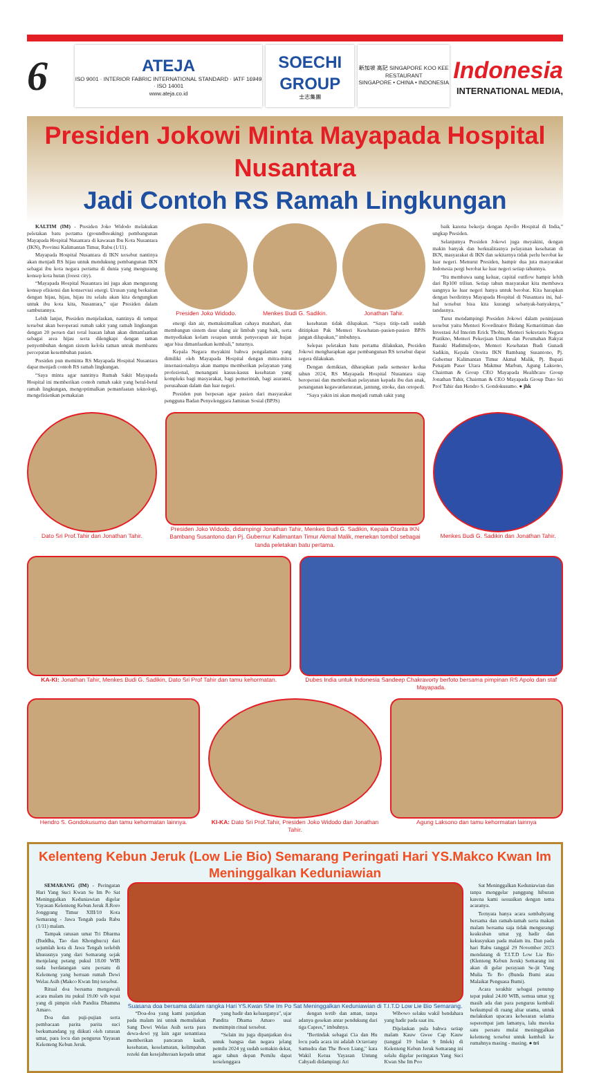6
ATEJA
ISO 9001 · INTERIOR FABRIC INTERNATIONAL STANDARD · IATF 16949 · ISO 14001
www.ateja.co.id
SOECHI GROUP
士志集團
新加坡 高記 SINGAPORE KOO KEE RESTAURANT
SINGAPORE • CHINA • INDONESIA
Indonesia
INTERNATIONAL MEDIA,
Presiden Jokowi Minta Mayapada Hospital Nusantara
Jadi Contoh RS Ramah Lingkungan
KALTIM (IM) - Presiden Joko Widodo melakukan peletakan batu pertama (groundbreaking) pembangunan Mayapada Hospital Nusantara di kawasan Ibu Kota Nusantara (IKN), Provinsi Kalimantan Timur, Rabu (1/11).
Mayapada Hospital Nusantara di IKN tersebut nantinya akan menjadi RS hijau untuk mendukung pembangunan IKN sebagai ibu kota negara pertama di dunia yang mengusung konsep kota hutan (forest city).
“Mayapada Hospital Nusantara ini juga akan mengusung konsep efisiensi dan konservasi energi. Urusan yang berkaitan dengan hijau, hijau, hijau itu selalu akan kita dengungkan untuk ibu kota kita, Nusantara,” ujar Presiden dalam sambutannya.
Lebih lanjut, Presiden menjelaskan, nantinya di tempat tersebut akan beroperasi rumah sakit yang ramah lingkungan dengan 20 persen dari total luasan lahan akan dimanfaatkan sebagai area hijau serta dilengkapi dengan taman penyembuhan dengan sistem kelola taman untuk membantu percepatan kesembuhan pasien.
Presiden pun meminta RS Mayapada Hospital Nusantara dapat menjadi contoh RS ramah lingkungan.
“Saya minta agar nantinya Rumah Sakit Mayapada Hospital ini memberikan contoh rumah sakit yang betul-betul ramah lingkungan, mengoptimalkan pemanfaatan teknologi, mengefisienkan pemakaian
Presiden Joko Widodo. Menkes Budi G. Sadikin. Jonathan Tahir.
energi dan air, memaksimalkan cahaya matahari, dan membangun sistem daur ulang air limbah yang baik, serta menyediakan kolam resapan untuk penyerapan air hujan agar bisa dimanfaatkan kembali,” tuturnya.
Kepala Negara meyakini bahwa pengalaman yang dimiliki oleh Mayapada Hospital dengan mitra-mitra internasionalnya akan mampu memberikan pelayanan yang profesional, menangani kasus-kasus kesehatan yang kompleks bagi masyarakat, bagi pemerintah, bagi asuransi, perusahaan dalam dan luar negeri.
Presiden pun berpesan agar pasien dari masyarakat pengguna Badan Penyelenggara Jaminan Sosial (BPJS)
kesehatan tidak dilupakan. “Saya titip–tadi sudah dititipkan Pak Menteri Kesehatan–pasien-pasien BPJS jangan dilupakan,” imbuhnya.
Selepas peletakan batu pertama dilakukan, Presiden Jokowi mengharapkan agar pembangunan RS tersebut dapat segera dilakukan.
Dengan demikian, diharapkan pada semester kedua tahun 2024, RS Mayapada Hospital Nusantara siap beroperasi dan memberikan pelayanan kepada ibu dan anak, penanganan kegawatdaruratan, jantung, stroke, dan ortopedi.
“Saya yakin ini akan menjadi rumah sakit yang
baik karena bekerja dengan Apollo Hospital di India,” ungkap Presiden.
Selanjutnya Presiden Jokowi juga meyakini, dengan makin banyak dan berkualitasnya pelayanan kesehatan di IKN, masyarakat di IKN dan sekitarnya tidak perlu berobat ke luar negeri. Menurut Presiden, hampir dua juta masyarakat Indonesia pergi berobat ke luar negeri setiap tahunnya.
“Itu membawa uang keluar, capital outflow hampir lebih dari Rp100 triliun. Setiap tahun masyarakat kita membawa uangnya ke luar negeri hanya untuk berobat. Kita harapkan dengan berdirinya Mayapada Hospital di Nusantara ini, hal-hal tersebut bisa kita kurangi sebanyak-banyaknya,” tandasnya.
Turut mendampingi Presiden Jokowi dalam peninjauan tersebut yaitu Menteri Koordinator Bidang Kemaritiman dan Investasi Ad Interim Erick Thohir, Menteri Sekretaris Negara Pratikno, Menteri Pekerjaan Umum dan Perumahan Rakyat Basuki Hadimuljono, Menteri Kesehatan Budi Gunadi Sadikin, Kepala Otorita IKN Bambang Susantono, Pj. Gubernur Kalimantan Timur Akmal Malik, Pj. Bupati Penajam Paser Utara Makmur Marbun, Agung Laksono, Chairman & Group CEO Mayapada Healthcare Group Jonathan Tahir, Chairman & CEO Mayapada Group Dato Sri Prof Tahir dan Hendro S. Gondokusumo. ● jhk
Dato Sri Prof.Tahir dan Jonathan Tahir.
Presiden Joko Widodo, didampingi Jonathan Tahir, Menkes Budi G. Sadikin, Kepala Otorita IKN Bambang Susantono dan Pj. Gubernur Kalimantan Timur Akmal Malik, menekan tombol sebagai tanda peletakan batu pertama.
Menkes Budi G. Sadikin dan Jonathan Tahir.
KA-KI: Jonathan Tahir, Menkes Budi G. Sadikin, Dato Sri Prof Tahir dan tamu kehormatan.
Dubes India untuk Indonesia Sandeep Chakravorty berfoto bersama pimpinan RS Apolo dan staf Mayapada.
Hendro S. Gondokusumo dan tamu kehormatan lainnya.
KI-KA: Dato Sri Prof.Tahir, Presiden Joko Widodo dan Jonathan Tahir.
Agung Laksono dan tamu kehormatan lainnya
Kelenteng Kebun Jeruk (Low Lie Bio) Semarang Peringati Hari YS.Makco Kwan Im Meninggalkan Keduniawian
SEMARANG (IM) - Peringatan Hari Yang Suci Kwan Se Im Po Sat Meninggalkan Keduniawian digelar Yayasan Kelenteng Kebun Jeruk Jl.Roro Jonggrang Timur XIII/10 Kota Semarang - Jawa Tengah pada Rabu (1/11) malam.
Tampak ratusan umat Tri Dharma (Buddha, Tao dan Khonghucu) dari sejumlah kota di Jawa Tengah terlebih khususnya yang dari Semarang sejak menjelang petang pukul 18.00 WIB suda berdatangan satu persatu di Kelenteng yang bertuan rumah Dewi Welas Asih (Makco Kwan Im) tersebut.
Ritual doa bersama mengawali acara malam itu pukul 19.00 wib tepat yang di pimpin oleh Pandita Dhamma Amaro.
Doa dan puji-pujian serta pembacaan parita parita suci berkumandang yg diikuti oleh ratusan umat, para locu dan pengurus Yayasan Kelenteng Kebun Jeruk.
Suasana doa bersama dalam rangka Hari YS.Kwan She Im Po Sat Meninggalkan Keduniawian di T.I.T.D Low Lie Bio Semarang.
“Doa-doa yang kami panjatkan pada malam ini untuk memuliakan Sang Dewi Welas Asih serta para dewa-dewi yg lain agar senantiasa memberikan pancaran kasih, kesehatan, keselamatan, kelimpahan rezeki dan kesejahteraan kepada umat
yang hadir dan keluarganya", ujar Pandita Dhama Amaro usai memimpin ritual tersebut.
“Selain itu juga dipanjatkan doa untuk bangsa dan negara jelang pemilu 2024 yg sudah semakin dekat, agar tahun depan Pemilu dapat terselenggara
dengan tertib dan aman, tanpa adanya gesekan antar pendukung dari tiga Capres,” imbuhnya.
"Bertindak sebagai Cia dan Hu locu pada acara ini adalah Octaviany Samudra dan The Boen Liang," kata Wakil Ketua Yayasan Untung Cahyadi didampingi Ari
Wibowo selaku wakil bendahara yang hadir pada saat itu.
Dijelaskan pula bahwa setiap malam Kauw Gwee Cap Kauw (tanggal 19 bulan 9 Imlek) di Kelenteng Kebun Jeruk Semarang ini selalu digelar peringatan Yang Suci Kwan She Im Poo
Sat Meninggalkan Keduniawian dan tanpa menggelar panggung hiburan karena kami sesuaikan dengan tema acaranya.
Ternyata hanya acara sembahyang bersama dan ramah-tamah serta makan malam bersama saja tidak mengurangi keakraban umat yg hadir dan kekusyukan pada malam itu. Dan pada hari Rabu tanggal 29 November 2023 mendatang di T.I.T.D Low Lie Bio (Klenteng Kebun Jeruk) Semarang ini akan di gelar perayaan Se-jit Yang Mulia Te Bo (Bunda Bumi atau Malaikat Penguasa Bumi).
Acara terakhir sebagai penutup tepat pukul 24.00 WIB, semua umat yg masih ada dan para pengurus kembali berkumpul di ruang altar utama, untuk melakukan upacara kebesaran selama seperempat jam lamanya, lalu mereka satu persatu mulai meninggalkan kelenteng tersebut untuk kembali ke rumahnya masing - masing. ● tri